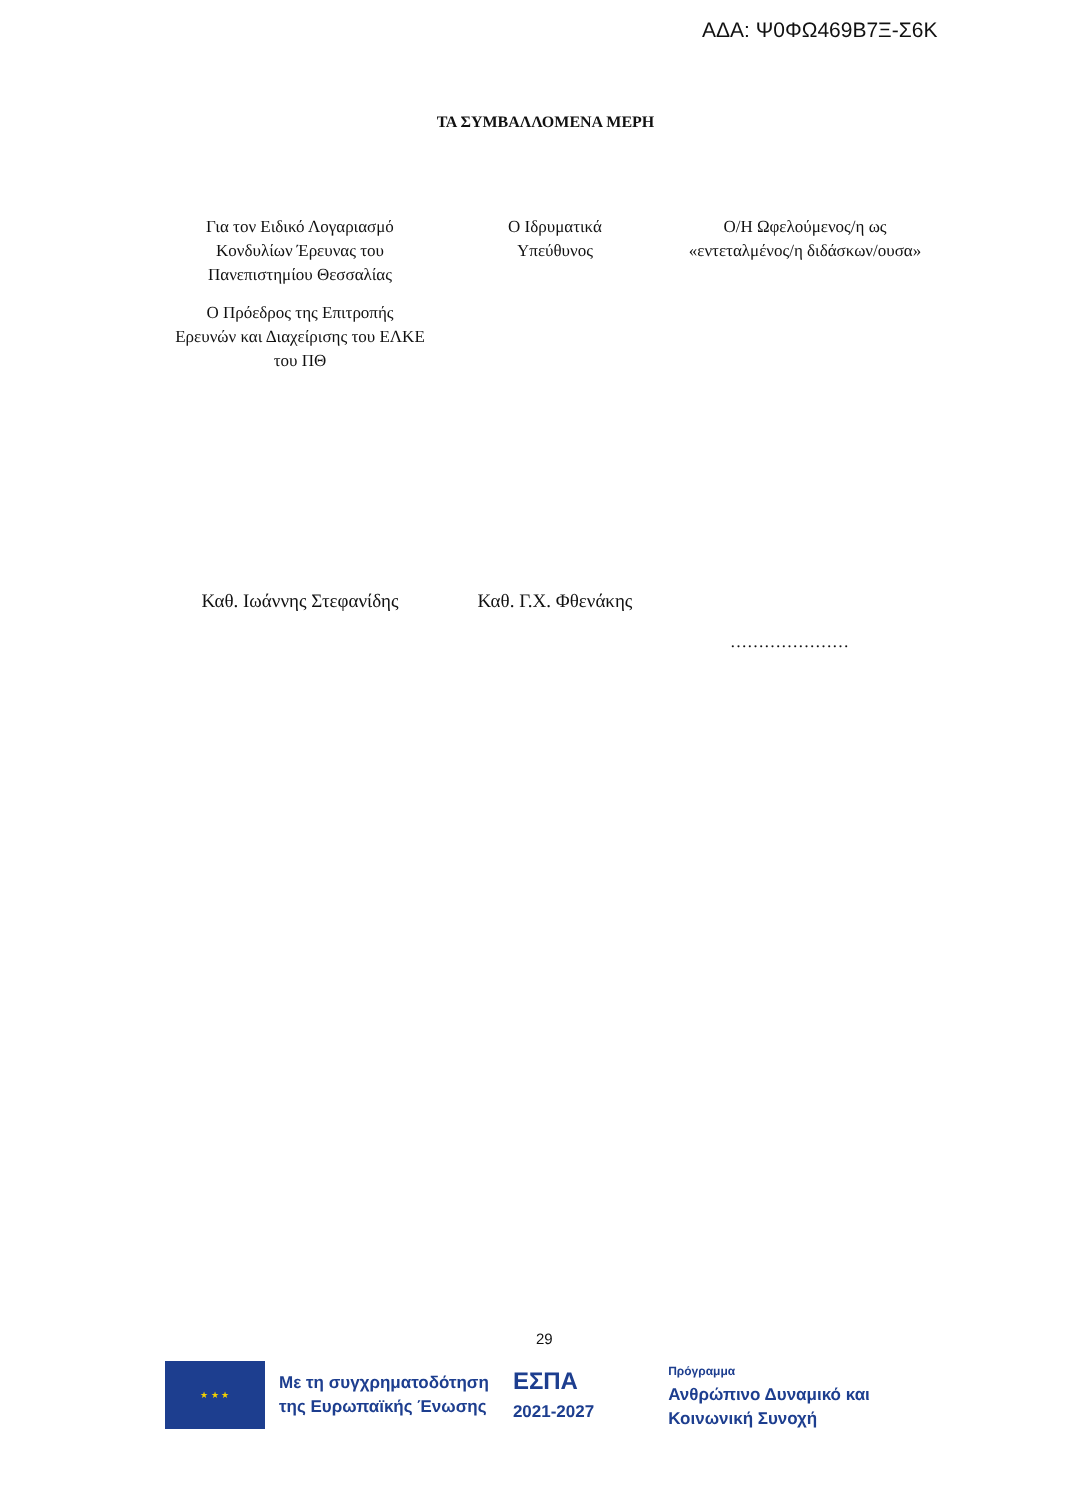ΑΔΑ: Ψ0ΦΩ469Β7Ξ-Σ6Κ
ΤΑ ΣΥΜΒΑΛΛΟΜΕΝΑ ΜΕΡΗ
Για τον Ειδικό Λογαριασμό Κονδυλίων Έρευνας του Πανεπιστημίου Θεσσαλίας
Ο Πρόεδρος της Επιτροπής Ερευνών και Διαχείρισης του ΕΛΚΕ του ΠΘ
Ο Ιδρυματικά
Υπεύθυνος
Ο/Η Ωφελούμενος/η ως «εντεταλμένος/η διδάσκων/ουσα»
Καθ. Ιωάννης Στεφανίδης
Καθ. Γ.Χ. Φθενάκης
…………………
29
★ ★ ★
Με τη συγχρηματοδότηση
της Ευρωπαϊκής Ένωσης
ΕΣΠΑ
2021-2027
Πρόγραμμα
Ανθρώπινο Δυναμικό και
Κοινωνική Συνοχή